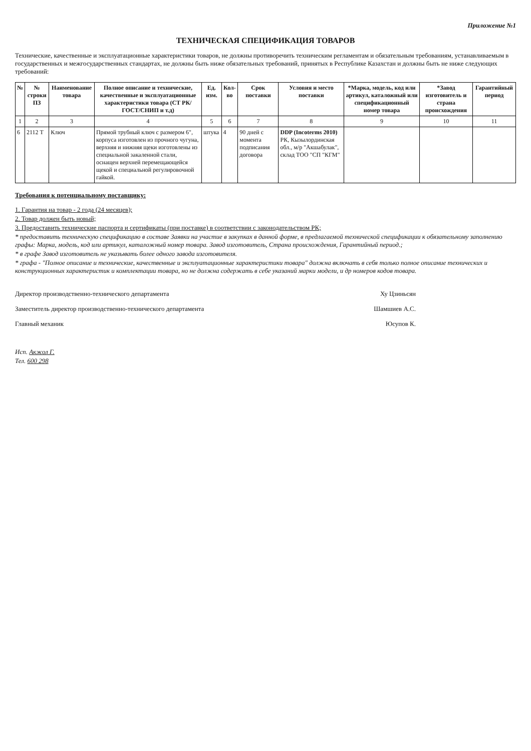Приложение №1
ТЕХНИЧЕСКАЯ СПЕЦИФИКАЦИЯ ТОВАРОВ
Технические, качественные и эксплуатационные характеристики товаров, не должны противоречить техническим регламентам и обязательным требованиям, устанавливаемым в государственных и межгосударственных стандартах, не должны быть ниже обязательных требований, принятых в Республике Казахстан и должны быть не ниже следующих требований:
| № | № строки ПЗ | Наименование товара | Полное описание и технические, качественные и эксплуатационные характеристики товара (СТ РК/ ГОСТ/СНИП и т.д) | Ед. изм. | Кол-во | Срок поставки | Условия и место поставки | *Марка, модель, код или артикул, каталожный или спецификационный номер товара | *Завод изготовитель и страна происхождения | Гарантийный период |
| --- | --- | --- | --- | --- | --- | --- | --- | --- | --- | --- |
| 1 | 2 | 3 | 4 | 5 | 6 | 7 | 8 | 9 | 10 | 11 |
| 6 | 2112 Т | Ключ | Прямой трубный ключ с размером 6", корпуса изготовлен из прочного чугуна, верхняя и нижняя щеки изготовлены из специальной закаленной стали, оснащен верхней перемещающейся щекой и специальной регулировочной гайкой. | штука | 4 | 90 дней с момента подписания договора | DDP (Incoterms 2010) РК, Кызылординская обл., м/р "Акшабулак", склад ТОО "СП "КГМ" | | | |
Требования к потенциальному поставщику:
1. Гарантия на товар - 2 года (24 месяцев);
2. Товар должен быть новый;
3. Предоставить технические паспорта и сертификаты (при поставке) в соответствии с законодательством РК;
* предоставить техническую спецификацию в составе Заявки на участие в закупках в данной форме, в предлагаемой технической спецификации к обязательному заполнению графы: Марка, модель, код или артикул, каталожный номер товара. Завод изготовитель, Страна происхождения, Гарантийный период.;
* в графе Завод изготовитель не указывать более одного завода изготовителя.
* графа - "Полное описание и технические, качественные и эксплуатационные характеристики товара" должна включать в себя только полное описание технических и конструкционных характеристик и комплектации товара, но не должна содержать в себе указаний марки модели, и др номеров кодов товара.
Директор производственно-технического департамента Ху Цзиньсян
Заместитель директор производственно-технического департамента Шамшиев А.С.
Главный механик Юсупов К.
Исп. Акжол Г.
Тел. 600 298